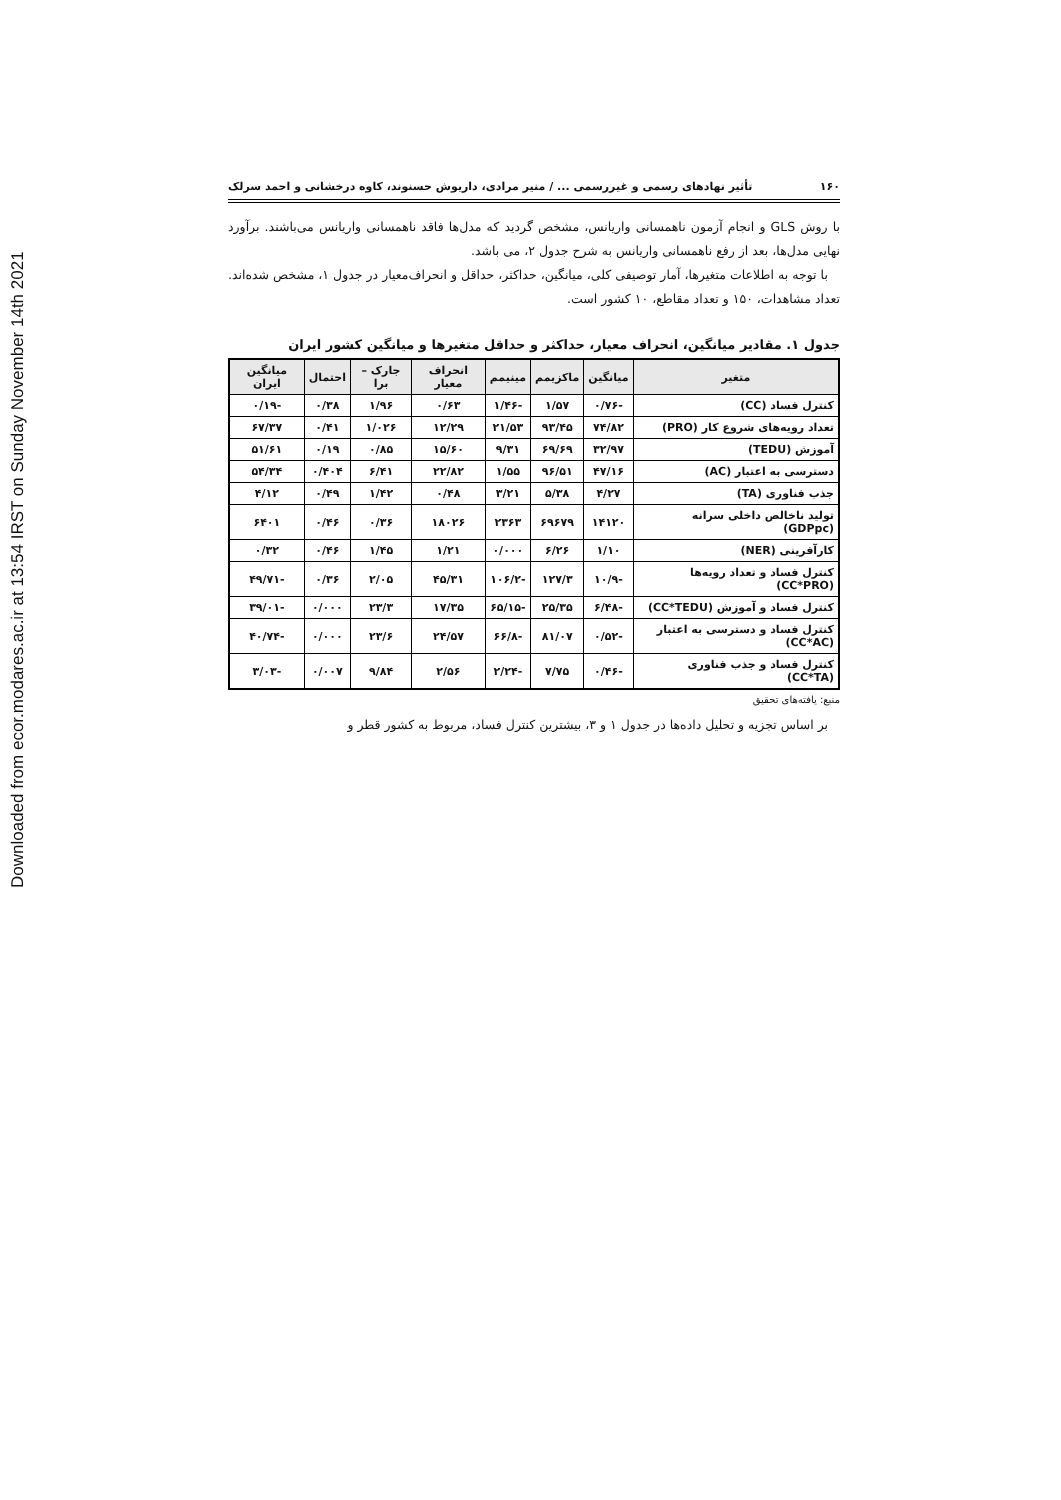Downloaded from ecor.modares.ac.ir at 13:54 IRST on Sunday November 14th 2021
۱۶۰ تأثیر نهادهای رسمی و غیررسمی ... / منیر مرادی، داریوش حسنوند، کاوه درخشانی و احمد سرلک
با روش GLS و انجام آزمون ناهمسانی واریانس، مشخص گردید که مدل‌ها فاقد ناهمسانی واریانس می‌باشند. برآورد نهایی مدل‌ها، بعد از رفع ناهمسانی واریانس به شرح جدول ۲، می باشد.
با توجه به اطلاعات متغیرها، آمار توصیفی کلی، میانگین، حداکثر، حداقل و انحراف‌معیار در جدول ۱، مشخص شده‌اند. تعداد مشاهدات، ۱۵۰ و تعداد مقاطع، ۱۰ کشور است.
جدول ۱. مقادیر میانگین، انحراف معیار، حداکثر و حداقل متغیرها و میانگین کشور ایران
| متغیر | میانگین | ماکزیمم | مینیمم | انحراف معیار | جارک – برا | احتمال | میانگین ایران |
| --- | --- | --- | --- | --- | --- | --- | --- |
| کنترل فساد (CC) | -۰/۷۶ | ۱/۵۷ | -۱/۴۶ | ۰/۶۳ | ۱/۹۶ | ۰/۳۸ | -۰/۱۹ |
| تعداد رویه‌های شروع کار (PRO) | ۷۴/۸۲ | ۹۳/۴۵ | ۲۱/۵۳ | ۱۲/۲۹ | ۱/۰۲۶ | ۰/۴۱ | ۶۷/۳۷ |
| آموزش (TEDU) | ۳۲/۹۷ | ۶۹/۶۹ | ۹/۳۱ | ۱۵/۶۰ | ۰/۸۵ | ۰/۱۹ | ۵۱/۶۱ |
| دسترسی به اعتبار (AC) | ۴۷/۱۶ | ۹۶/۵۱ | ۱/۵۵ | ۲۲/۸۲ | ۶/۴۱ | ۰/۴۰۴ | ۵۴/۳۴ |
| جذب فناوری (TA) | ۴/۲۷ | ۵/۳۸ | ۳/۲۱ | ۰/۴۸ | ۱/۴۲ | ۰/۴۹ | ۴/۱۲ |
| تولید ناخالص داخلی سرانه (GDPpc) | ۱۴۱۲۰ | ۶۹۶۷۹ | ۲۳۶۳ | ۱۸۰۲۶ | ۰/۳۶ | ۰/۴۶ | ۶۴۰۱ |
| کارآفرینی (NER) | ۱/۱۰ | ۶/۲۶ | ۰/۰۰۰ | ۱/۲۱ | ۱/۴۵ | ۰/۴۶ | ۰/۳۲ |
| کنترل فساد و تعداد رویه‌ها (CC*PRO) | -۱۰/۹ | ۱۲۷/۳ | -۱۰۶/۲ | ۴۵/۳۱ | ۲/۰۵ | ۰/۳۶ | -۴۹/۷۱ |
| کنترل فساد و آموزش (CC*TEDU) | -۶/۴۸ | ۲۵/۳۵ | -۶۵/۱۵ | ۱۷/۳۵ | ۲۳/۳ | ۰/۰۰۰ | -۳۹/۰۱ |
| کنترل فساد و دسترسی به اعتبار (CC*AC) | -۰/۵۲ | ۸۱/۰۷ | -۶۶/۸ | ۲۴/۵۷ | ۲۳/۶ | ۰/۰۰۰ | -۴۰/۷۴ |
| کنترل فساد و جذب فناوری (CC*TA) | -۰/۴۶ | ۷/۷۵ | -۲/۲۴ | ۲/۵۶ | ۹/۸۴ | ۰/۰۰۷ | -۳/۰۳ |
منبع: یافته‌های تحقیق
بر اساس تجزیه و تحلیل داده‌ها در جدول ۱ و ۳، بیشترین کنترل فساد، مربوط به کشور قطر و